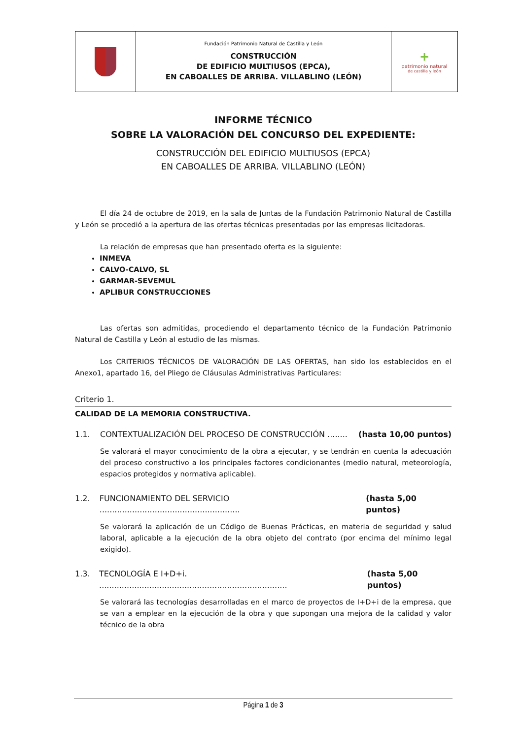| | Fundación Patrimonio Natural de Castilla y León CONSTRUCCIÓN DE EDIFICIO MULTIUSOS (EPCA), EN CABOALLES DE ARRIBA. VILLABLINO (LEÓN) | + patrimonio natural de castilla y león |
INFORME TÉCNICO
SOBRE LA VALORACIÓN DEL CONCURSO DEL EXPEDIENTE:
CONSTRUCCIÓN DEL EDIFICIO MULTIUSOS (EPCA)
EN CABOALLES DE ARRIBA. VILLABLINO (LEÓN)
El día 24 de octubre de 2019, en la sala de Juntas de la Fundación Patrimonio Natural de Castilla y León se procedió a la apertura de las ofertas técnicas presentadas por las empresas licitadoras.
La relación de empresas que han presentado oferta es la siguiente:
INMEVA
CALVO-CALVO, SL
GARMAR-SEVEMUL
APLIBUR CONSTRUCCIONES
Las ofertas son admitidas, procediendo el departamento técnico de la Fundación Patrimonio Natural de Castilla y León al estudio de las mismas.
Los CRITERIOS TÉCNICOS DE VALORACIÓN DE LAS OFERTAS, han sido los establecidos en el Anexo1, apartado 16, del Pliego de Cláusulas Administrativas Particulares:
Criterio 1.
CALIDAD DE LA MEMORIA CONSTRUCTIVA.
1.1. CONTEXTUALIZACIÓN DEL PROCESO DE CONSTRUCCIÓN ........ (hasta 10,00 puntos)
Se valorará el mayor conocimiento de la obra a ejecutar, y se tendrán en cuenta la adecuación del proceso constructivo a los principales factores condicionantes (medio natural, meteorología, espacios protegidos y normativa aplicable).
1.2. FUNCIONAMIENTO DEL SERVICIO ........................................................ (hasta 5,00 puntos)
Se valorará la aplicación de un Código de Buenas Prácticas, en materia de seguridad y salud laboral, aplicable a la ejecución de la obra objeto del contrato (por encima del mínimo legal exigido).
1.3. TECNOLOGÍA E I+D+i. ........................................................................... (hasta 5,00 puntos)
Se valorará las tecnologías desarrolladas en el marco de proyectos de I+D+i de la empresa, que se van a emplear en la ejecución de la obra y que supongan una mejora de la calidad y valor técnico de la obra
Página 1 de 3